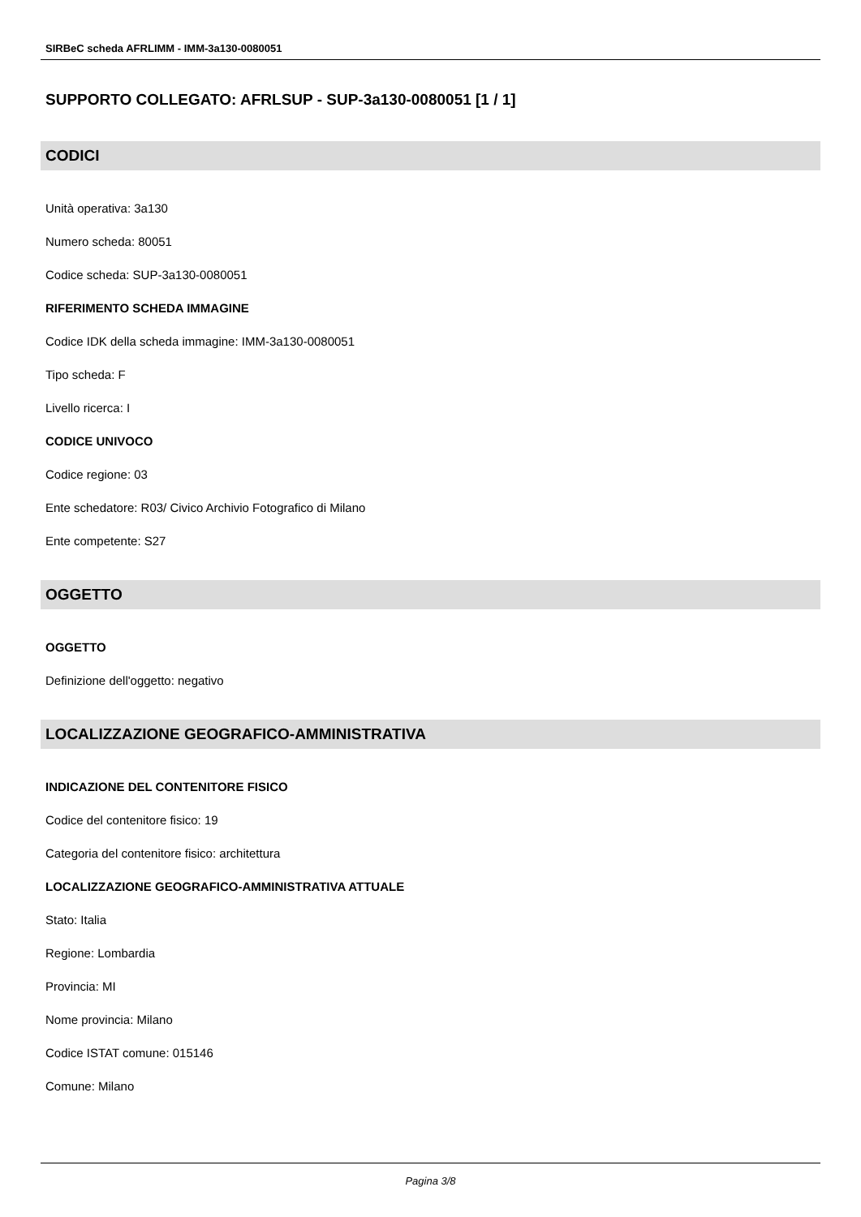SIRBeC scheda AFRLIMM - IMM-3a130-0080051
SUPPORTO COLLEGATO: AFRLSUP - SUP-3a130-0080051 [1 / 1]
CODICI
Unità operativa: 3a130
Numero scheda: 80051
Codice scheda: SUP-3a130-0080051
RIFERIMENTO SCHEDA IMMAGINE
Codice IDK della scheda immagine: IMM-3a130-0080051
Tipo scheda: F
Livello ricerca: I
CODICE UNIVOCO
Codice regione: 03
Ente schedatore: R03/ Civico Archivio Fotografico di Milano
Ente competente: S27
OGGETTO
OGGETTO
Definizione dell'oggetto: negativo
LOCALIZZAZIONE GEOGRAFICO-AMMINISTRATIVA
INDICAZIONE DEL CONTENITORE FISICO
Codice del contenitore fisico: 19
Categoria del contenitore fisico: architettura
LOCALIZZAZIONE GEOGRAFICO-AMMINISTRATIVA ATTUALE
Stato: Italia
Regione: Lombardia
Provincia: MI
Nome provincia: Milano
Codice ISTAT comune: 015146
Comune: Milano
Pagina 3/8